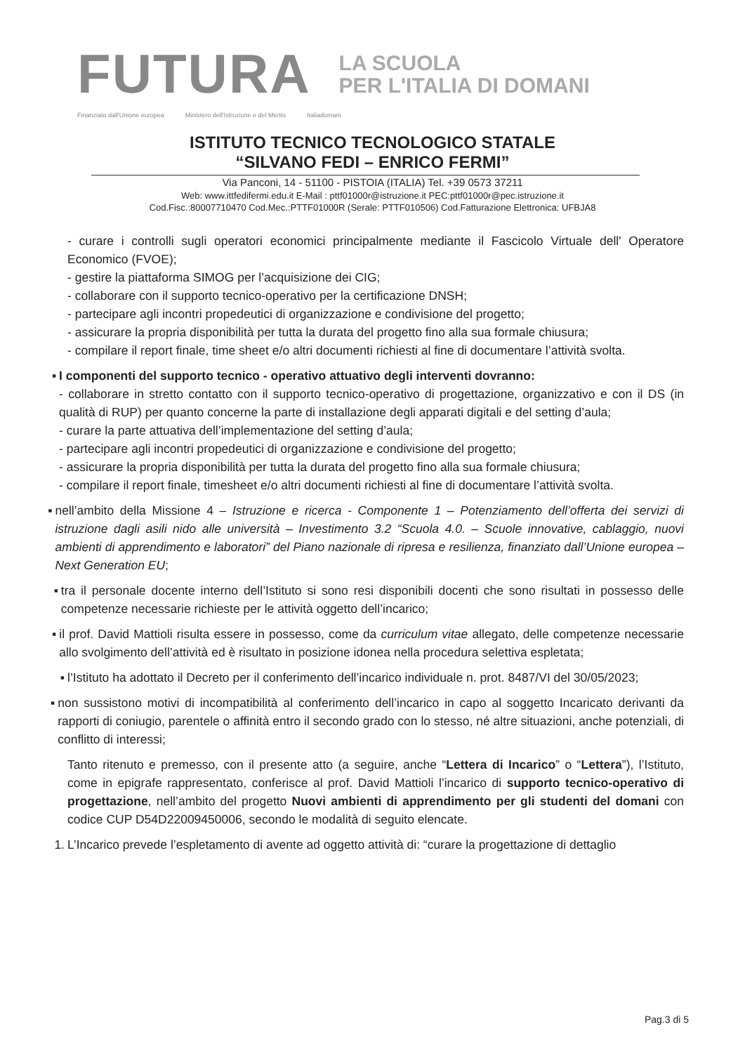FUTURA
LA SCUOLA
PER L'ITALIA DI DOMANI
Finanziato dall'Unione europea Ministero dell'Istruzione e del Merito Italiadomani
ISTITUTO TECNICO TECNOLOGICO STATALE
“SILVANO FEDI – ENRICO FERMI”
Via Panconi, 14 - 51100 - PISTOIA (ITALIA) Tel. +39 0573 37211
Web: www.ittfedifermi.edu.it E-Mail : pttf01000r@istruzione.it PEC:pttf01000r@pec.istruzione.it
Cod.Fisc.:80007710470 Cod.Mec.:PTTF01000R (Serale: PTTF010506) Cod.Fatturazione Elettronica: UFBJA8
- curare i controlli sugli operatori economici principalmente mediante il Fascicolo Virtuale dell' Operatore Economico (FVOE);
- gestire la piattaforma SIMOG per l’acquisizione dei CIG;
- collaborare con il supporto tecnico-operativo per la certificazione DNSH;
- partecipare agli incontri propedeutici di organizzazione e condivisione del progetto;
- assicurare la propria disponibilità per tutta la durata del progetto fino alla sua formale chiusura;
- compilare il report finale, time sheet e/o altri documenti richiesti al fine di documentare l’attività svolta.
▪ I componenti del supporto tecnico - operativo attuativo degli interventi dovranno:
- collaborare in stretto contatto con il supporto tecnico-operativo di progettazione, organizzativo e con il DS (in qualità di RUP) per quanto concerne la parte di installazione degli apparati digitali e del setting d’aula;
- curare la parte attuativa dell’implementazione del setting d’aula;
- partecipare agli incontri propedeutici di organizzazione e condivisione del progetto;
- assicurare la propria disponibilità per tutta la durata del progetto fino alla sua formale chiusura;
- compilare il report finale, timesheet e/o altri documenti richiesti al fine di documentare l’attività svolta.
▪ nell’ambito della Missione 4 – Istruzione e ricerca - Componente 1 – Potenziamento dell’offerta dei servizi di istruzione dagli asili nido alle università – Investimento 3.2 “Scuola 4.0. – Scuole innovative, cablaggio, nuovi ambienti di apprendimento e laboratori” del Piano nazionale di ripresa e resilienza, finanziato dall’Unione europea – Next Generation EU;
▪ tra il personale docente interno dell’Istituto si sono resi disponibili docenti che sono risultati in possesso delle competenze necessarie richieste per le attività oggetto dell’incarico;
▪ il prof. David Mattioli risulta essere in possesso, come da curriculum vitae allegato, delle competenze necessarie allo svolgimento dell’attività ed è risultato in posizione idonea nella procedura selettiva espletata;
▪ l’Istituto ha adottato il Decreto per il conferimento dell’incarico individuale n. prot. 8487/VI del 30/05/2023;
▪ non sussistono motivi di incompatibilità al conferimento dell’incarico in capo al soggetto Incaricato derivanti da rapporti di coniugio, parentele o affinità entro il secondo grado con lo stesso, né altre situazioni, anche potenziali, di conflitto di interessi;
Tanto ritenuto e premesso, con il presente atto (a seguire, anche “Lettera di Incarico” o “Lettera”), l’Istituto, come in epigrafe rappresentato, conferisce al prof. David Mattioli l’incarico di supporto tecnico-operativo di progettazione, nell’ambito del progetto Nuovi ambienti di apprendimento per gli studenti del domani con codice CUP D54D22009450006, secondo le modalità di seguito elencate.
1. L’Incarico prevede l’espletamento di avente ad oggetto attività di: “curare la progettazione di dettaglio
Pag.3 di 5